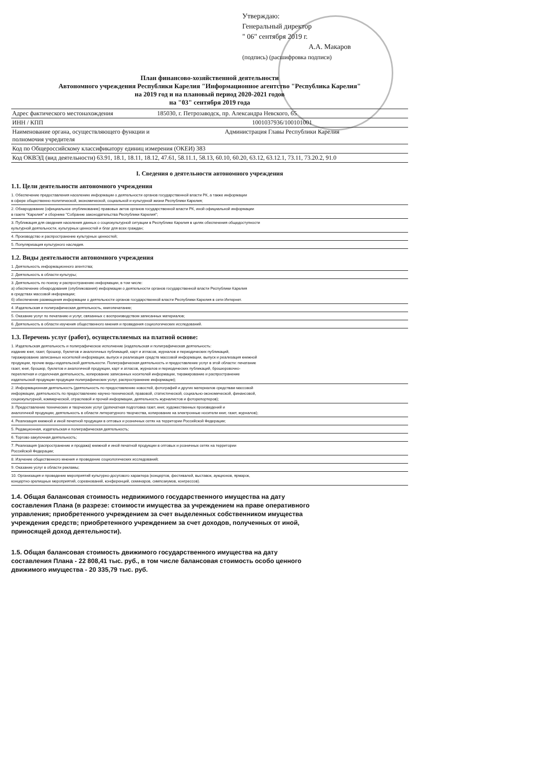Утверждаю:
Генеральный директор
" 06" сентября 2019 г.
А.А. Макаров
(подпись) (расшифровка подписи)
План финансово-хозяйственной деятельности
Автономного учреждения Республики Карелия "Информационное агентство "Республика Карелия"
на 2019 год и на плановый период 2020-2021 годов
на "03" сентября 2019 года
| Адрес фактического местонахождения | 185030, г. Петрозаводск, пр. Александра Невского, 65 |
| ИНН / КПП | 1001037936/100101001 |
| Наименование органа, осуществляющего функции и полномочия учредителя | Администрация Главы Республики Карелия |
| Код по Общероссийскому классификатору единиц измерения (ОКЕИ) 383 | |
| Код ОКВЭД (вид деятельности) 63.91, 18.1, 18.11, 18.12, 47.61, 58.11.1, 58.13, 60.10, 60.20, 63.12, 63.12.1, 73.11, 73.20.2, 91.0 | |
I. Сведения о деятельности автономного учреждения
1.1. Цели деятельности автономного учреждения
1. Обеспечение предоставления населению информации о деятельности органов государственной власти РК, а также информации
в сфере общественно-политической, экономической, социальной и культурной жизни Республики Карелия;
2. Обнародование (официальное опубликование) правовых актов органов государственной власти РК, иной официальной информации
в газете "Карелия" и сборнике "Собрание законодательства Республики Карелия";
3. Публикация для сведения населения данных о социокультурной ситуации в Республике Карелия в целях обеспечения общедоступности
культурной деятельности, культурных ценностей и благ для всех граждан;
4. Производство и распространение культурных ценностей;
5. Популяризация культурного наследия.
1.2. Виды деятельности автономного учреждения
1. Деятельность информационного агентства;
2. Деятельность в области культуры;
3. Деятельность по поиску и распространению информации, в том числе:
а) обеспечение обнародования (опубликования) информации о деятельности органов государственной власти Республики Карелия
в средствах массовой информации;
б) обеспечение размещения информации о деятельности органов государственной власти Республики Карелия в сети Интернет.
4. Издательская и полиграфическая деятельность, книгопечатание;
5. Оказание услуг по печатанию и услуг, связанных с воспроизводством записанных материалов;
6. Деятельность в области изучения общественного мнения и проведения социологических исследований.
1.3. Перечень услуг (работ), осуществляемых на платной основе:
1. Издательская деятельность и полиграфическое исполнение (издательская и полиграфическая деятельность:
издание книг, газет, брошюр, буклетов и аналогичных публикаций, карт и атласов, журналов и периодических публикаций,
тиражирование записанных носителей информации, выпуск и реализация средств массовой информации, выпуск и реализация книжной
продукции, прочие виды издательской деятельности. Полиграфическая деятельность и предоставление услуг в этой области: печатание
газет, книг, брошюр, буклетов и аналогичной продукции, карт и атласов, журналов и периодических публикаций, брошюровочно-
переплетная и отделочная деятельность, копирование записанных носителей информации, тиражирование и распространение
издательской продукции продукции полиграфических услуг, распространение информации);
2. Информационная деятельность (деятельность по предоставлению новостей, фотографий и других материалов средствам массовой
информации, деятельность по предоставлению научно-технической, правовой, статистической, социально-экономической, финансовой,
социокультурной, коммерческой, отраслевой и прочей информации, деятельность журналистов и фоторепортеров);
3. Предоставление технических и творческих услуг (допечатная подготовка газет, книг, художественных произведений и
аналогичной продукции, деятельность в области литературного творчества, копирование на электронные носители книг, газет, журналов);
4. Реализация книжной и иной печатной продукции в оптовых и розничных сетях на территории Российской Федерации;
5. Редакционная, издательская и полиграфическая деятельность;
6. Торгово-закупочная деятельность;
7. Реализация (распространение и продажа) книжной и иной печатной продукции в оптовых и розничных сетях на территории
Российской Федерации;
8. Изучение общественного мнения и проведение социологических исследований;
9. Оказание услуг в области рекламы;
10. Организация и проведение мероприятий культурно-досугового характера (концертов, фестивалей, выставок, аукционов, ярмарок,
концертно-зрелищных мероприятий, соревнований, конференций, семинаров, симпозиумов, конгрессов).
1.4. Общая балансовая стоимость недвижимого государственного имущества на дату составления Плана (в разрезе: стоимости имущества за учреждением на праве оперативного управления; приобретенного учреждением за счет выделенных собственником имущества учреждения средств; приобретенного учреждением за счет доходов, полученных от иной, приносящей доход деятельности).
1.5. Общая балансовая стоимость движимого государственного имущества на дату составления Плана - 22 808,41 тыс. руб., в том числе балансовая стоимость особо ценного движимого имущества - 20 335,79 тыс. руб.